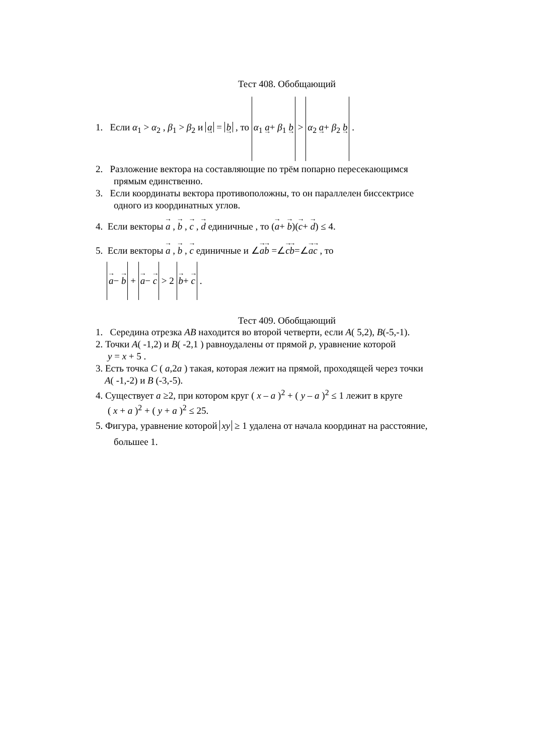Тест 408. Обобщающий
1. Если α<sub>1</sub> > α<sub>2</sub> , β<sub>1</sub> > β<sub>2</sub> и a = b , то α<sub>1</sub> a+ β<sub>1</sub> b > α<sub>2</sub> a+ β<sub>2</sub> b .
2. Разложение вектора на составляющие по трём попарно пересекающимся
прямым единственно.
3. Если координаты вектора противоположны, то он параллелен биссектрисе
одного из координатных углов.
4. Если векторы a , b , c , d единичные , то (a+ b)(c+ d) ≤ 4.
5. Если векторы a , b , c единичные и ∠ab =∠cb=∠ac , то
a− b + a− c > 2 b+ c .
Тест 409. Обобщающий
1. Середина отрезка AB находится во второй четверти, если A( 5,2), B(-5,-1).
2. Точки A( -1,2) и B( -2,1 ) равноудалены от прямой p, уравнение которой
y = x + 5 .
3. Есть точка C ( a,2a ) такая, которая лежит на прямой, проходящей через точки
A( -1,-2) и B (-3,-5).
4. Существует a ≥2, при котором круг ( x – a )<sup>2</sup> + ( y – a )<sup>2</sup> ≤ 1 лежит в круге
( x + a )<sup>2</sup> + ( y + a )<sup>2</sup> ≤ 25.
5. Фигура, уравнение которой xy ≥ 1 удалена от начала координат на расстояние,
большее 1.